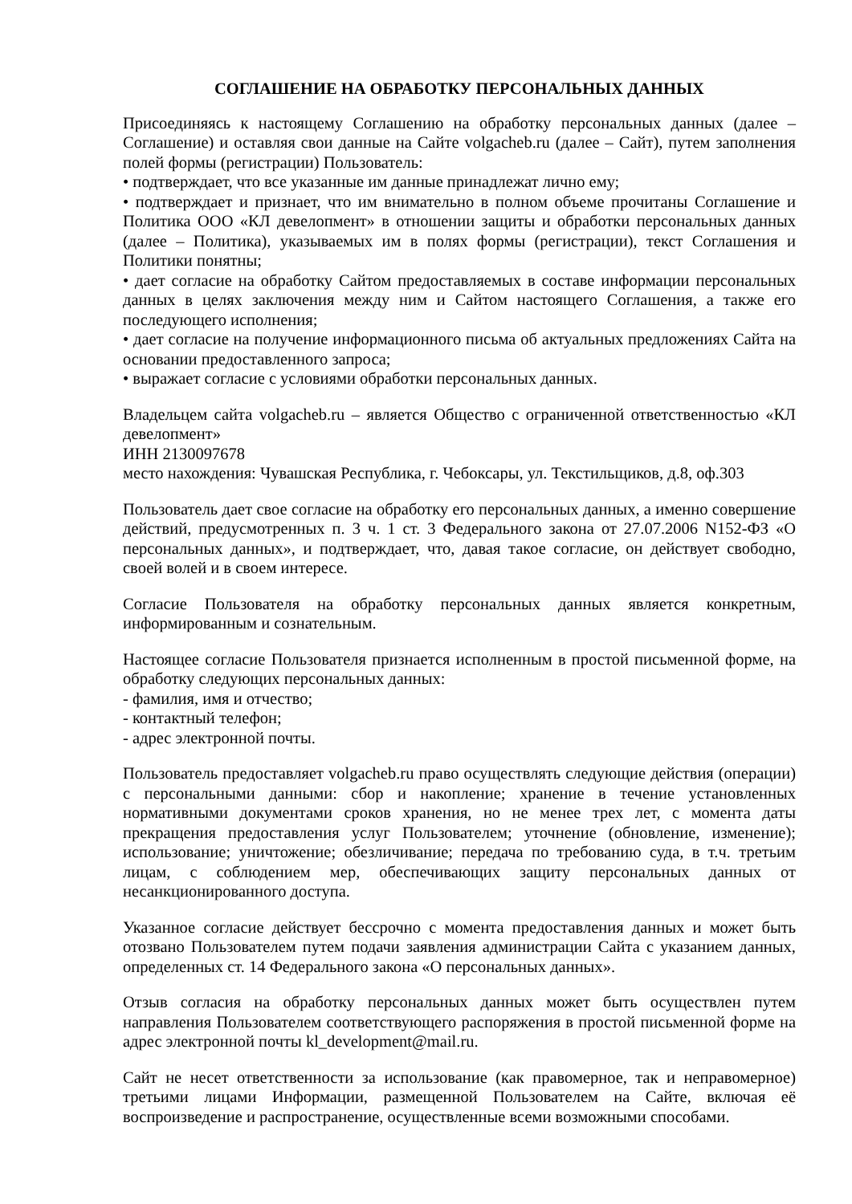СОГЛАШЕНИЕ НА ОБРАБОТКУ ПЕРСОНАЛЬНЫХ ДАННЫХ
Присоединяясь к настоящему Соглашению на обработку персональных данных (далее – Соглашение) и оставляя свои данные на Сайте volgacheb.ru (далее – Сайт), путем заполнения полей формы (регистрации) Пользователь:
• подтверждает, что все указанные им данные принадлежат лично ему;
• подтверждает и признает, что им внимательно в полном объеме прочитаны Соглашение и Политика ООО «КЛ девелопмент» в отношении защиты и обработки персональных данных (далее – Политика), указываемых им в полях формы (регистрации), текст Соглашения и Политики понятны;
• дает согласие на обработку Сайтом предоставляемых в составе информации персональных данных в целях заключения между ним и Сайтом настоящего Соглашения, а также его последующего исполнения;
• дает согласие на получение информационного письма об актуальных предложениях Сайта на основании предоставленного запроса;
• выражает согласие с условиями обработки персональных данных.
Владельцем сайта volgacheb.ru – является Общество с ограниченной ответственностью «КЛ девелопмент»
ИНН 2130097678
место нахождения: Чувашская Республика, г. Чебоксары, ул. Текстильщиков, д.8, оф.303
Пользователь дает свое согласие на обработку его персональных данных, а именно совершение действий, предусмотренных п. 3 ч. 1 ст. 3 Федерального закона от 27.07.2006 N152-ФЗ «О персональных данных», и подтверждает, что, давая такое согласие, он действует свободно, своей волей и в своем интересе.
Согласие Пользователя на обработку персональных данных является конкретным, информированным и сознательным.
Настоящее согласие Пользователя признается исполненным в простой письменной форме, на обработку следующих персональных данных:
- фамилия, имя и отчество;
- контактный телефон;
- адрес электронной почты.
Пользователь предоставляет volgacheb.ru право осуществлять следующие действия (операции) с персональными данными: сбор и накопление; хранение в течение установленных нормативными документами сроков хранения, но не менее трех лет, с момента даты прекращения предоставления услуг Пользователем; уточнение (обновление, изменение); использование; уничтожение; обезличивание; передача по требованию суда, в т.ч. третьим лицам, с соблюдением мер, обеспечивающих защиту персональных данных от несанкционированного доступа.
Указанное согласие действует бессрочно с момента предоставления данных и может быть отозвано Пользователем путем подачи заявления администрации Сайта с указанием данных, определенных ст. 14 Федерального закона «О персональных данных».
Отзыв согласия на обработку персональных данных может быть осуществлен путем направления Пользователем соответствующего распоряжения в простой письменной форме на адрес электронной почты kl_development@mail.ru.
Сайт не несет ответственности за использование (как правомерное, так и неправомерное) третьими лицами Информации, размещенной Пользователем на Сайте, включая её воспроизведение и распространение, осуществленные всеми возможными способами.